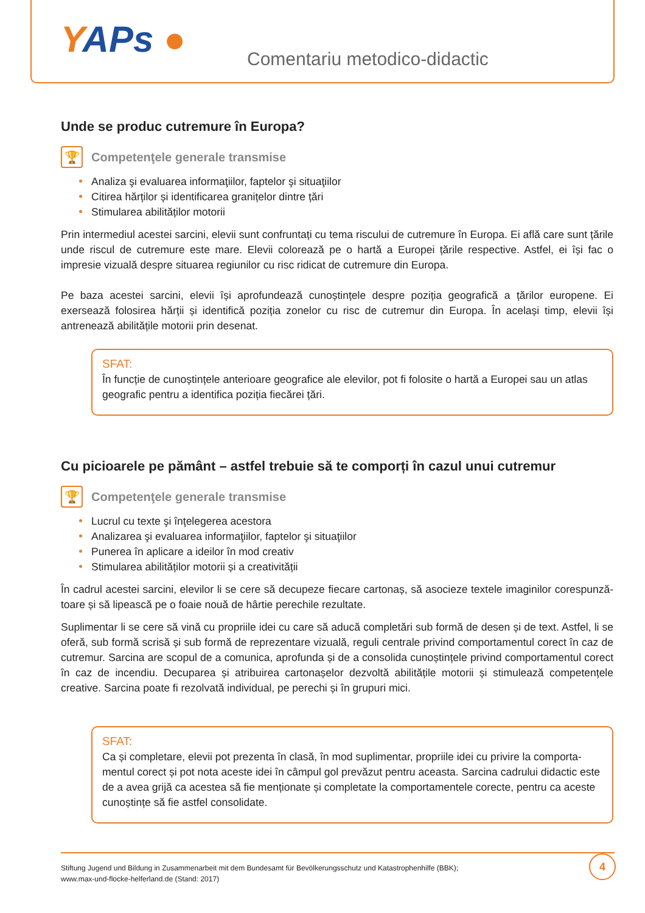YAPs ● Comentariu metodico-didactic
Unde se produc cutremure în Europa?
🏆
Competenţele generale transmise
Analiza şi evaluarea informaţiilor, faptelor şi situaţiilor
Citirea hărților și identificarea granițelor dintre țări
Stimularea abilităților motorii
Prin intermediul acestei sarcini, elevii sunt confruntați cu tema riscului de cutremure în Europa. Ei află care sunt țările unde riscul de cutremure este mare. Elevii colorează pe o hartă a Europei țările respective. Astfel, ei își fac o impresie vizuală despre situarea regiunilor cu risc ridicat de cutremure din Europa.
Pe baza acestei sarcini, elevii își aprofundează cunoștințele despre poziția geografică a țărilor europene. Ei exersează folosirea hărții și identifică poziția zonelor cu risc de cutremur din Europa. În același timp, elevii își antrenează abilitățile motorii prin desenat.
SFAT:
În funcție de cunoștințele anterioare geografice ale elevilor, pot fi folosite o hartă a Europei sau un atlas geografic pentru a identifica poziția fiecărei țări.
Cu picioarele pe pământ – astfel trebuie să te comporți în cazul unui cutremur
🏆
Competenţele generale transmise
Lucrul cu texte şi înţelegerea acestora
Analizarea şi evaluarea informaţiilor, faptelor şi situaţiilor
Punerea în aplicare a ideilor în mod creativ
Stimularea abilităților motorii și a creativității
În cadrul acestei sarcini, elevilor li se cere să decupeze fiecare cartonaș, să asocieze textele imaginilor corespunză-toare și să lipească pe o foaie nouă de hârtie perechile rezultate.
Suplimentar li se cere să vină cu propriile idei cu care să aducă completări sub formă de desen și de text. Astfel, li se oferă, sub formă scrisă și sub formă de reprezentare vizuală, reguli centrale privind comportamentul corect în caz de cutremur. Sarcina are scopul de a comunica, aprofunda și de a consolida cunoștințele privind comportamentul corect în caz de incendiu. Decuparea și atribuirea cartonașelor dezvoltă abilitățile motorii și stimulează competențele creative. Sarcina poate fi rezolvată individual, pe perechi și în grupuri mici.
SFAT:
Ca și completare, elevii pot prezenta în clasă, în mod suplimentar, propriile idei cu privire la comporta-mentul corect și pot nota aceste idei în câmpul gol prevăzut pentru aceasta. Sarcina cadrului didactic este de a avea grijă ca acestea să fie menționate și completate la comportamentele corecte, pentru ca aceste cunoștințe să fie astfel consolidate.
Stiftung Jugend und Bildung in Zusammenarbeit mit dem Bundesamt für Bevölkerungsschutz und Katastrophenhilfe (BBK);
www.max-und-flocke-helferland.de (Stand: 2017)
4